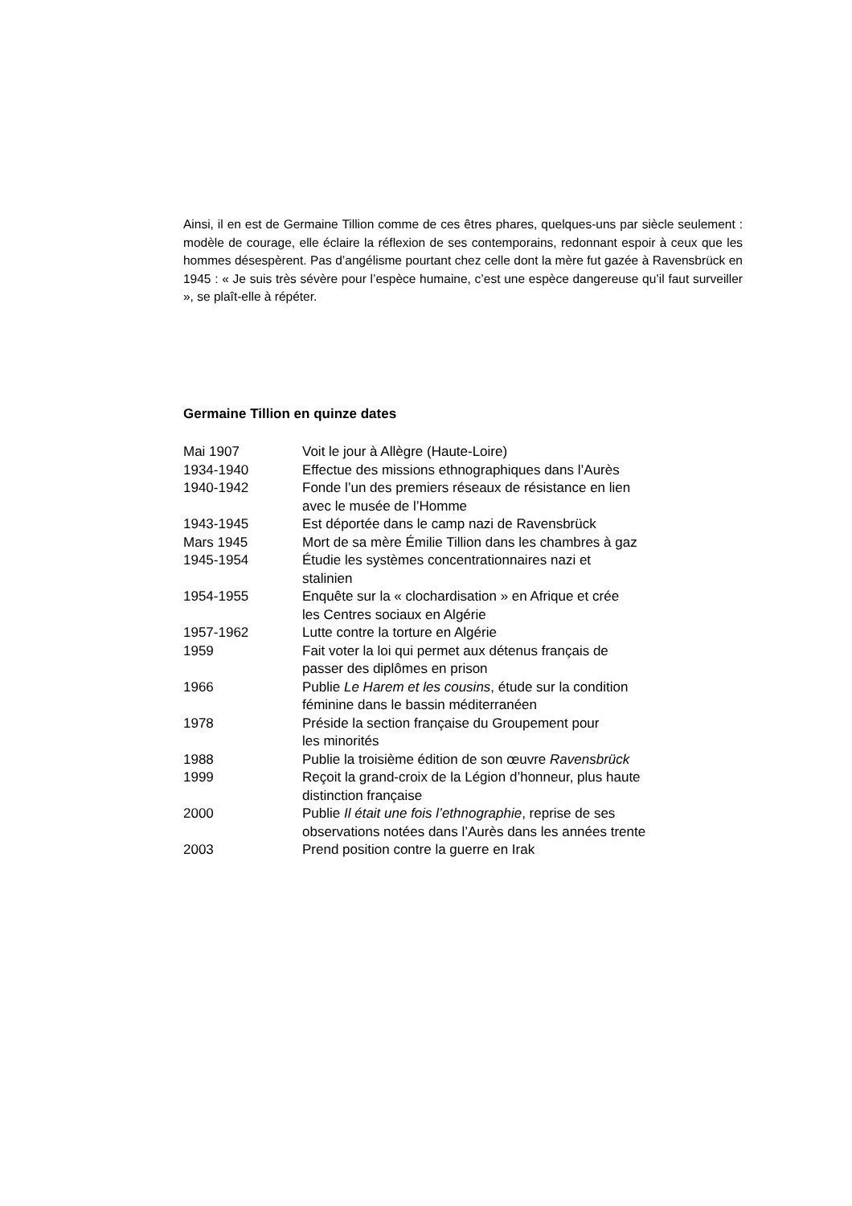Ainsi, il en est de Germaine Tillion comme de ces êtres phares, quelques-uns par siècle seulement : modèle de courage, elle éclaire la réflexion de ses contemporains, redonnant espoir à ceux que les hommes désespèrent. Pas d’angélisme pourtant chez celle dont la mère fut gazée à Ravensbrück en 1945 : « Je suis très sévère pour l’espèce humaine, c’est une espèce dangereuse qu’il faut surveiller », se plaît-elle à répéter.
Germaine Tillion en quinze dates
| Mai 1907 | Voit le jour à Allègre (Haute-Loire) |
| 1934-1940 | Effectue des missions ethnographiques dans l’Aurès |
| 1940-1942 | Fonde l’un des premiers réseaux de résistance en lien avec le musée de l’Homme |
| 1943-1945 | Est déportée dans le camp nazi de Ravensbrück |
| Mars 1945 | Mort de sa mère Émilie Tillion dans les chambres à gaz |
| 1945-1954 | Étudie les systèmes concentrationnaires nazi et stalinien |
| 1954-1955 | Enquête sur la « clochardisation » en Afrique et crée les Centres sociaux en Algérie |
| 1957-1962 | Lutte contre la torture en Algérie |
| 1959 | Fait voter la loi qui permet aux détenus français de passer des diplômes en prison |
| 1966 | Publie Le Harem et les cousins , étude sur la condition féminine dans le bassin méditerranéen |
| 1978 | Préside la section française du Groupement pour les minorités |
| 1988 | Publie la troisième édition de son œuvre Ravensbrück |
| 1999 | Reçoit la grand-croix de la Légion d’honneur, plus haute distinction française |
| 2000 | Publie Il était une fois l’ethnographie , reprise de ses observations notées dans l’Aurès dans les années trente |
| 2003 | Prend position contre la guerre en Irak |